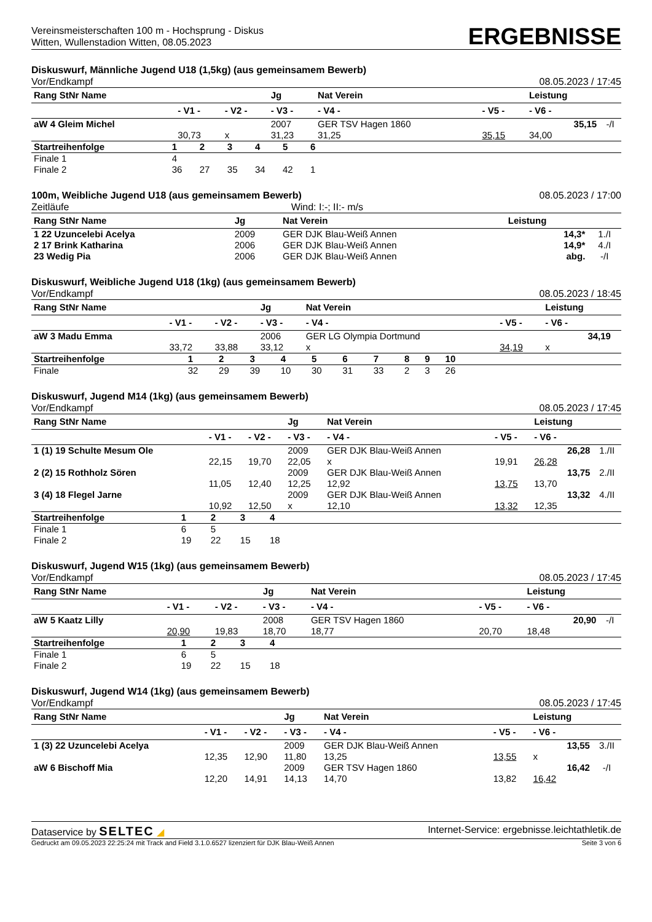Vereinsmeisterschaften 100 m - Hochsprung - Diskus
Witten, Wullenstadion Witten, 08.05.2023
ERGEBNISSE
Diskuswurf, Männliche Jugend U18 (1,5kg) (aus gemeinsamem Bewerb)
Vor/Endkampf 08.05.2023 / 17:45
| Rang StNr Name | | | Jg | Nat Verein | | Leistung | |
| --- | --- | --- | --- | --- | --- | --- | --- |
| | - V1 - | - V2 - | - V3 - | - V4 - | - V5 - | - V6 - | |
| aW 4 Gleim Michel | | | 2007 | GER TSV Hagen 1860 | | 35,15 | -/I |
| | 30,73 | x | 31,23 | 31,25 | 35,15 | 34,00 | |
| Startreihenfolge | 1 | 2 | 3 | 4 | 5 | 6 | |
| Finale 1 | 4 | | | | | | |
| Finale 2 | 36 | 27 | 35 | 34 | 42 | 1 | |
100m, Weibliche Jugend U18 (aus gemeinsamem Bewerb) 08.05.2023 / 17:00
Zeitläufe Wind: I:-; II:- m/s
| Rang StNr Name | Jg | Nat Verein | Leistung | |
| --- | --- | --- | --- | --- |
| 1 22 Uzuncelebi Acelya | 2009 | GER DJK Blau-Weiß Annen | 14,3* | 1./I |
| 2 17 Brink Katharina | 2006 | GER DJK Blau-Weiß Annen | 14,9* | 4./I |
| 23 Wedig Pia | 2006 | GER DJK Blau-Weiß Annen | abg. | -/I |
Diskuswurf, Weibliche Jugend U18 (1kg) (aus gemeinsamem Bewerb)
Vor/Endkampf 08.05.2023 / 18:45
| Rang StNr Name | | | Jg | Nat Verein | | Leistung | |
| --- | --- | --- | --- | --- | --- | --- | --- |
| | - V1 - | - V2 - | - V3 - | - V4 - | - V5 - | - V6 - | |
| aW 3 Madu Emma | | | 2006 | GER LG Olympia Dortmund | | 34,19 | |
| | 33,72 | 33,88 | 33,12 | x | 34,19 | x | |
| Startreihenfolge | 1 | 2 | 3 | 4 | 5 | 6 | 7 | 8 | 9 | 10 | |
| Finale | 32 | 29 | 39 | 10 | 30 | 31 | 33 | 2 | 3 | 26 | |
Diskuswurf, Jugend M14 (1kg) (aus gemeinsamem Bewerb)
Vor/Endkampf 08.05.2023 / 17:45
| Rang StNr Name | | | Jg | Nat Verein | | Leistung | |
| --- | --- | --- | --- | --- | --- | --- | --- |
| | - V1 - | - V2 - | - V3 - | - V4 - | - V5 - | - V6 - | |
| 1 (1) 19 Schulte Mesum Ole | | | 2009 | GER DJK Blau-Weiß Annen | | 26,28 | 1./II |
| | 22,15 | 19,70 | 22,05 | x | 19,91 | 26,28 | |
| 2 (2) 15 Rothholz Sören | | | 2009 | GER DJK Blau-Weiß Annen | | 13,75 | 2./II |
| | 11,05 | 12,40 | 12,25 | 12,92 | 13,75 | 13,70 | |
| 3 (4) 18 Flegel Jarne | | | 2009 | GER DJK Blau-Weiß Annen | | 13,32 | 4./II |
| | 10,92 | 12,50 | x | 12,10 | 13,32 | 12,35 | |
| Startreihenfolge | 1 | 2 | 3 | 4 | |
| Finale 1 | 6 | 5 | | | |
| Finale 2 | 19 | 22 | 15 | 18 | |
Diskuswurf, Jugend W15 (1kg) (aus gemeinsamem Bewerb)
Vor/Endkampf 08.05.2023 / 17:45
| Rang StNr Name | | | Jg | Nat Verein | | Leistung | |
| --- | --- | --- | --- | --- | --- | --- | --- |
| | - V1 - | - V2 - | - V3 - | - V4 - | - V5 - | - V6 - | |
| aW 5 Kaatz Lilly | | | 2008 | GER TSV Hagen 1860 | | 20,90 | -/I |
| | 20,90 | 19,83 | 18,70 | 18,77 | 20,70 | 18,48 | |
| Startreihenfolge | 1 | 2 | 3 | 4 | |
| Finale 1 | 6 | 5 | | | |
| Finale 2 | 19 | 22 | 15 | 18 | |
Diskuswurf, Jugend W14 (1kg) (aus gemeinsamem Bewerb)
Vor/Endkampf 08.05.2023 / 17:45
| Rang StNr Name | | | Jg | Nat Verein | | Leistung | |
| --- | --- | --- | --- | --- | --- | --- | --- |
| | - V1 - | - V2 - | - V3 - | - V4 - | - V5 - | - V6 - | |
| 1 (3) 22 Uzuncelebi Acelya | | | 2009 | GER DJK Blau-Weiß Annen | | 13,55 | 3./II |
| | 12,35 | 12,90 | 11,80 | 13,25 | 13,55 | x | |
| aW 6 Bischoff Mia | | | 2009 | GER TSV Hagen 1860 | | 16,42 | -/I |
| | 12,20 | 14,91 | 14,13 | 14,70 | 13,82 | 16,42 | |
Dataservice by SELTEC ◢ Internet-Service: ergebnisse.leichtathletik.de
Gedruckt am 09.05.2023 22:25:24 mit Track and Field 3.1.0.6527 lizenziert für DJK Blau-Weiß Annen Seite 3 von 6